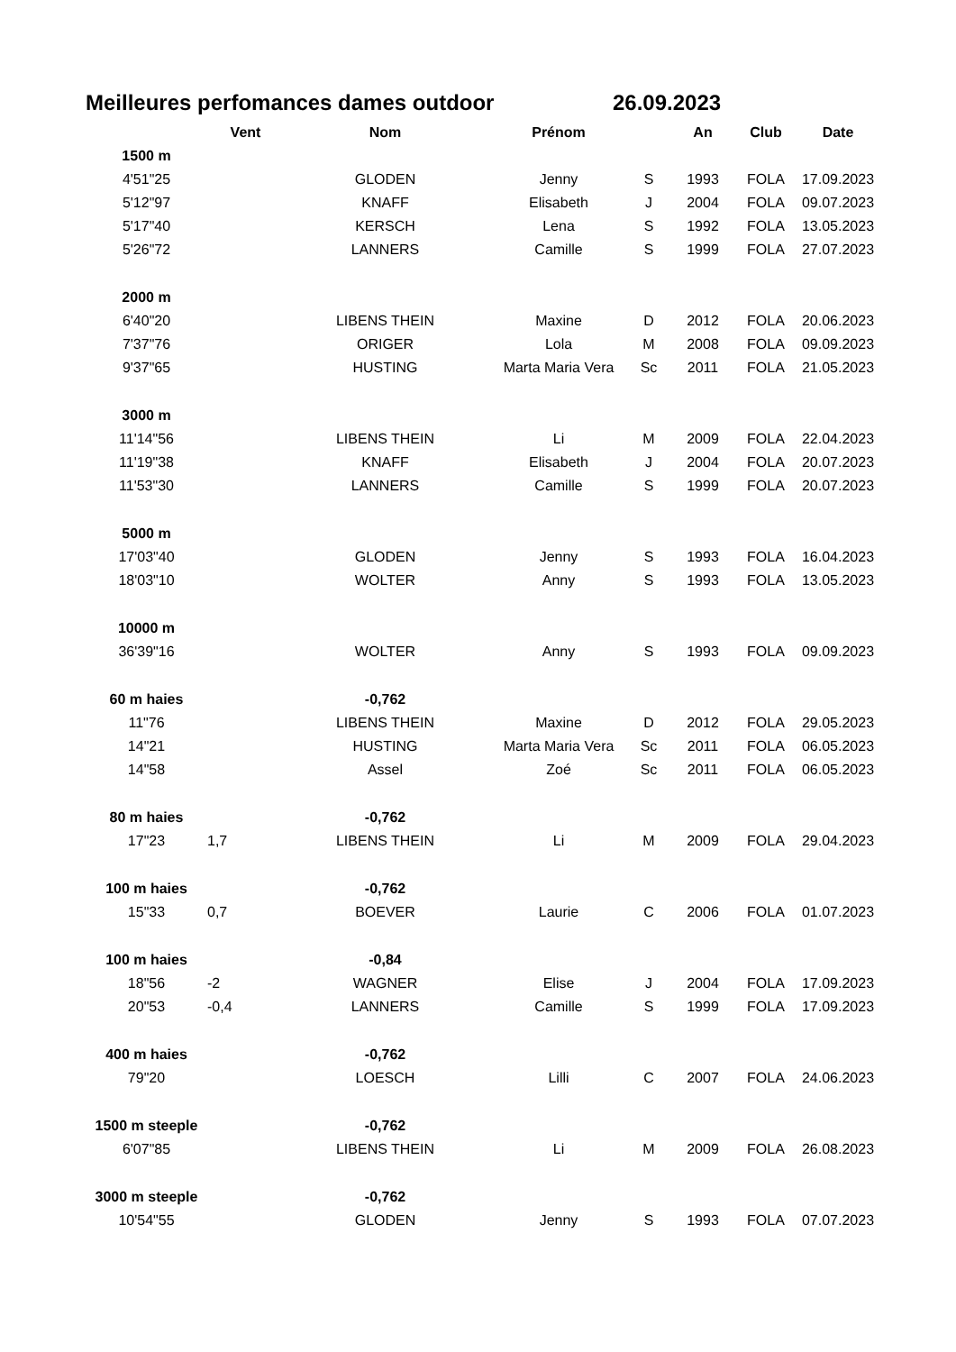Meilleures perfomances dames outdoor 26.09.2023
| | Vent | Nom | Prénom | | An | Club | Date |
| --- | --- | --- | --- | --- | --- | --- | --- |
| 1500 m | | | | | | | |
| 4'51"25 | | GLODEN | Jenny | S | 1993 | FOLA | 17.09.2023 |
| 5'12"97 | | KNAFF | Elisabeth | J | 2004 | FOLA | 09.07.2023 |
| 5'17"40 | | KERSCH | Lena | S | 1992 | FOLA | 13.05.2023 |
| 5'26"72 | | LANNERS | Camille | S | 1999 | FOLA | 27.07.2023 |
| 2000 m | | | | | | | |
| 6'40"20 | | LIBENS THEIN | Maxine | D | 2012 | FOLA | 20.06.2023 |
| 7'37"76 | | ORIGER | Lola | M | 2008 | FOLA | 09.09.2023 |
| 9'37"65 | | HUSTING | Marta Maria Vera | Sc | 2011 | FOLA | 21.05.2023 |
| 3000 m | | | | | | | |
| 11'14"56 | | LIBENS THEIN | Li | M | 2009 | FOLA | 22.04.2023 |
| 11'19"38 | | KNAFF | Elisabeth | J | 2004 | FOLA | 20.07.2023 |
| 11'53"30 | | LANNERS | Camille | S | 1999 | FOLA | 20.07.2023 |
| 5000 m | | | | | | | |
| 17'03"40 | | GLODEN | Jenny | S | 1993 | FOLA | 16.04.2023 |
| 18'03"10 | | WOLTER | Anny | S | 1993 | FOLA | 13.05.2023 |
| 10000 m | | | | | | | |
| 36'39"16 | | WOLTER | Anny | S | 1993 | FOLA | 09.09.2023 |
| 60 m haies | | -0,762 | | | | | |
| 11"76 | | LIBENS THEIN | Maxine | D | 2012 | FOLA | 29.05.2023 |
| 14"21 | | HUSTING | Marta Maria Vera | Sc | 2011 | FOLA | 06.05.2023 |
| 14"58 | | Assel | Zoé | Sc | 2011 | FOLA | 06.05.2023 |
| 80 m haies | | -0,762 | | | | | |
| 17"23 | 1,7 | LIBENS THEIN | Li | M | 2009 | FOLA | 29.04.2023 |
| 100 m haies | | -0,762 | | | | | |
| 15"33 | 0,7 | BOEVER | Laurie | C | 2006 | FOLA | 01.07.2023 |
| 100 m haies | | -0,84 | | | | | |
| 18"56 | -2 | WAGNER | Elise | J | 2004 | FOLA | 17.09.2023 |
| 20"53 | -0,4 | LANNERS | Camille | S | 1999 | FOLA | 17.09.2023 |
| 400 m haies | | -0,762 | | | | | |
| 79"20 | | LOESCH | Lilli | C | 2007 | FOLA | 24.06.2023 |
| 1500 m steeple | | -0,762 | | | | | |
| 6'07"85 | | LIBENS THEIN | Li | M | 2009 | FOLA | 26.08.2023 |
| 3000 m steeple | | -0,762 | | | | | |
| 10'54"55 | | GLODEN | Jenny | S | 1993 | FOLA | 07.07.2023 |